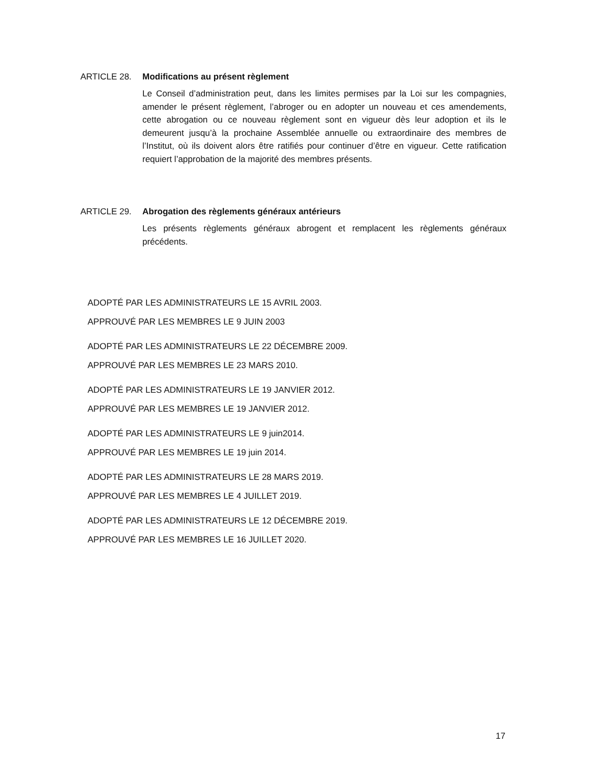ARTICLE 28. Modifications au présent règlement
Le Conseil d’administration peut, dans les limites permises par la Loi sur les compagnies, amender le présent règlement, l’abroger ou en adopter un nouveau et ces amendements, cette abrogation ou ce nouveau règlement sont en vigueur dès leur adoption et ils le demeurent jusqu’à la prochaine Assemblée annuelle ou extraordinaire des membres de l’Institut, où ils doivent alors être ratifiés pour continuer d’être en vigueur. Cette ratification requiert l’approbation de la majorité des membres présents.
ARTICLE 29. Abrogation des règlements généraux antérieurs
Les présents règlements généraux abrogent et remplacent les règlements généraux précédents.
ADOPTÉ PAR LES ADMINISTRATEURS LE 15 AVRIL 2003.
APPROUVÉ PAR LES MEMBRES LE 9 JUIN 2003
ADOPTÉ PAR LES ADMINISTRATEURS LE 22 DÉCEMBRE 2009.
APPROUVÉ PAR LES MEMBRES LE 23 MARS 2010.
ADOPTÉ PAR LES ADMINISTRATEURS LE 19 JANVIER 2012.
APPROUVÉ PAR LES MEMBRES LE 19 JANVIER 2012.
ADOPTÉ PAR LES ADMINISTRATEURS LE 9 juin2014.
APPROUVÉ PAR LES MEMBRES LE 19 juin 2014.
ADOPTÉ PAR LES ADMINISTRATEURS LE 28 MARS 2019.
APPROUVÉ PAR LES MEMBRES LE 4 JUILLET 2019.
ADOPTÉ PAR LES ADMINISTRATEURS LE 12 DÉCEMBRE 2019.
APPROUVÉ PAR LES MEMBRES LE 16 JUILLET 2020.
17